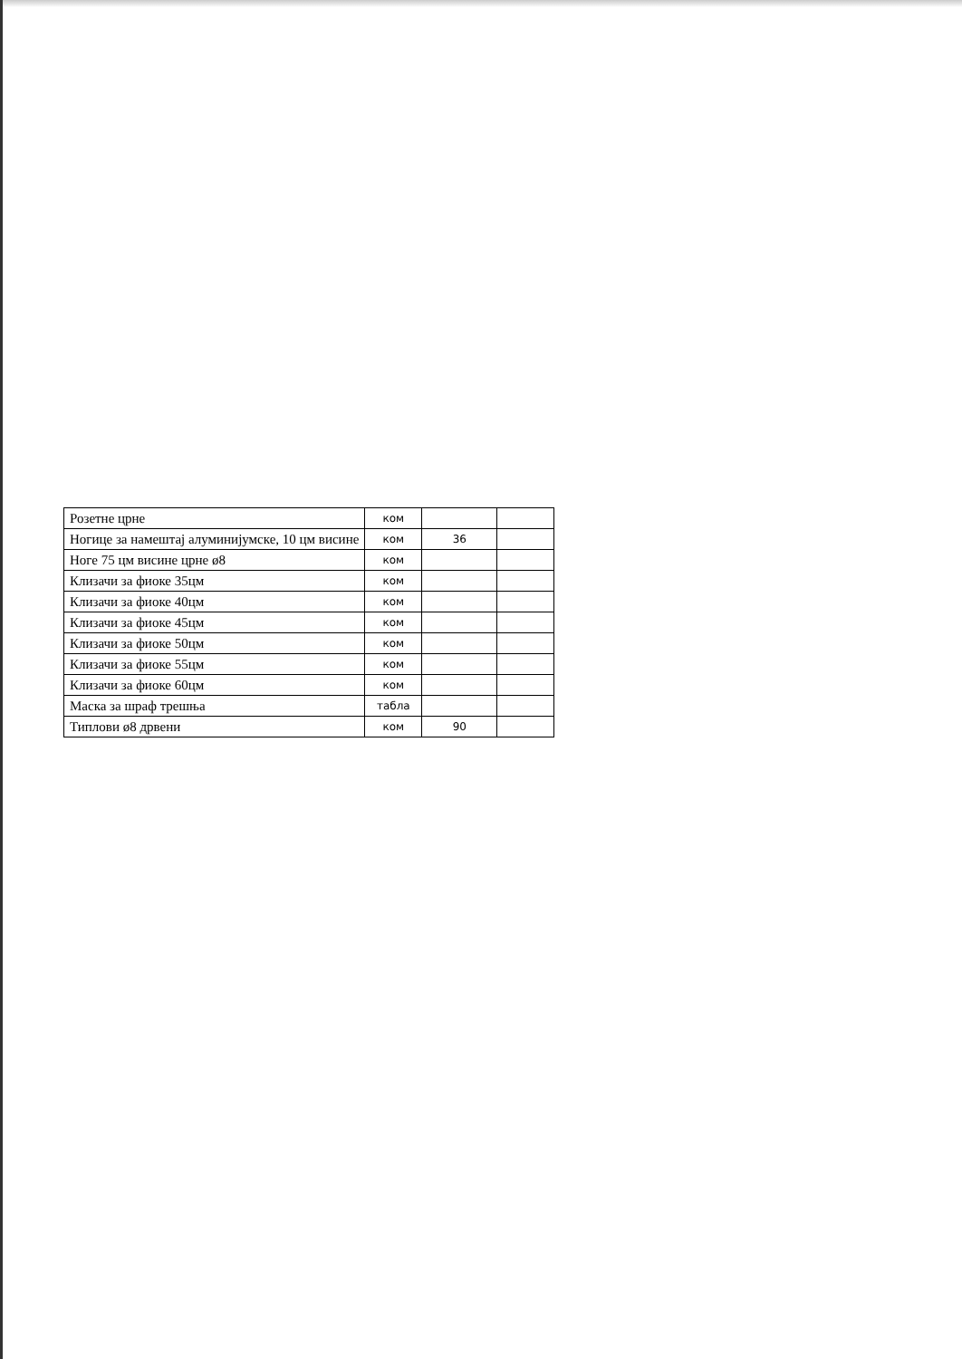| Розетне црне | ком | | |
| Ногице за намештај алуминијумске, 10 цм висине | ком | 36 | |
| Ноге 75 цм висине црне ø8 | ком | | |
| Клизачи за фиоке 35цм | ком | | |
| Клизачи за фиоке 40цм | ком | | |
| Клизачи за фиоке 45цм | ком | | |
| Клизачи за фиоке 50цм | ком | | |
| Клизачи за фиоке 55цм | ком | | |
| Клизачи за фиоке 60цм | ком | | |
| Маска за шраф трешња | табла | | |
| Типлови ø8 дрвени | ком | 90 | |